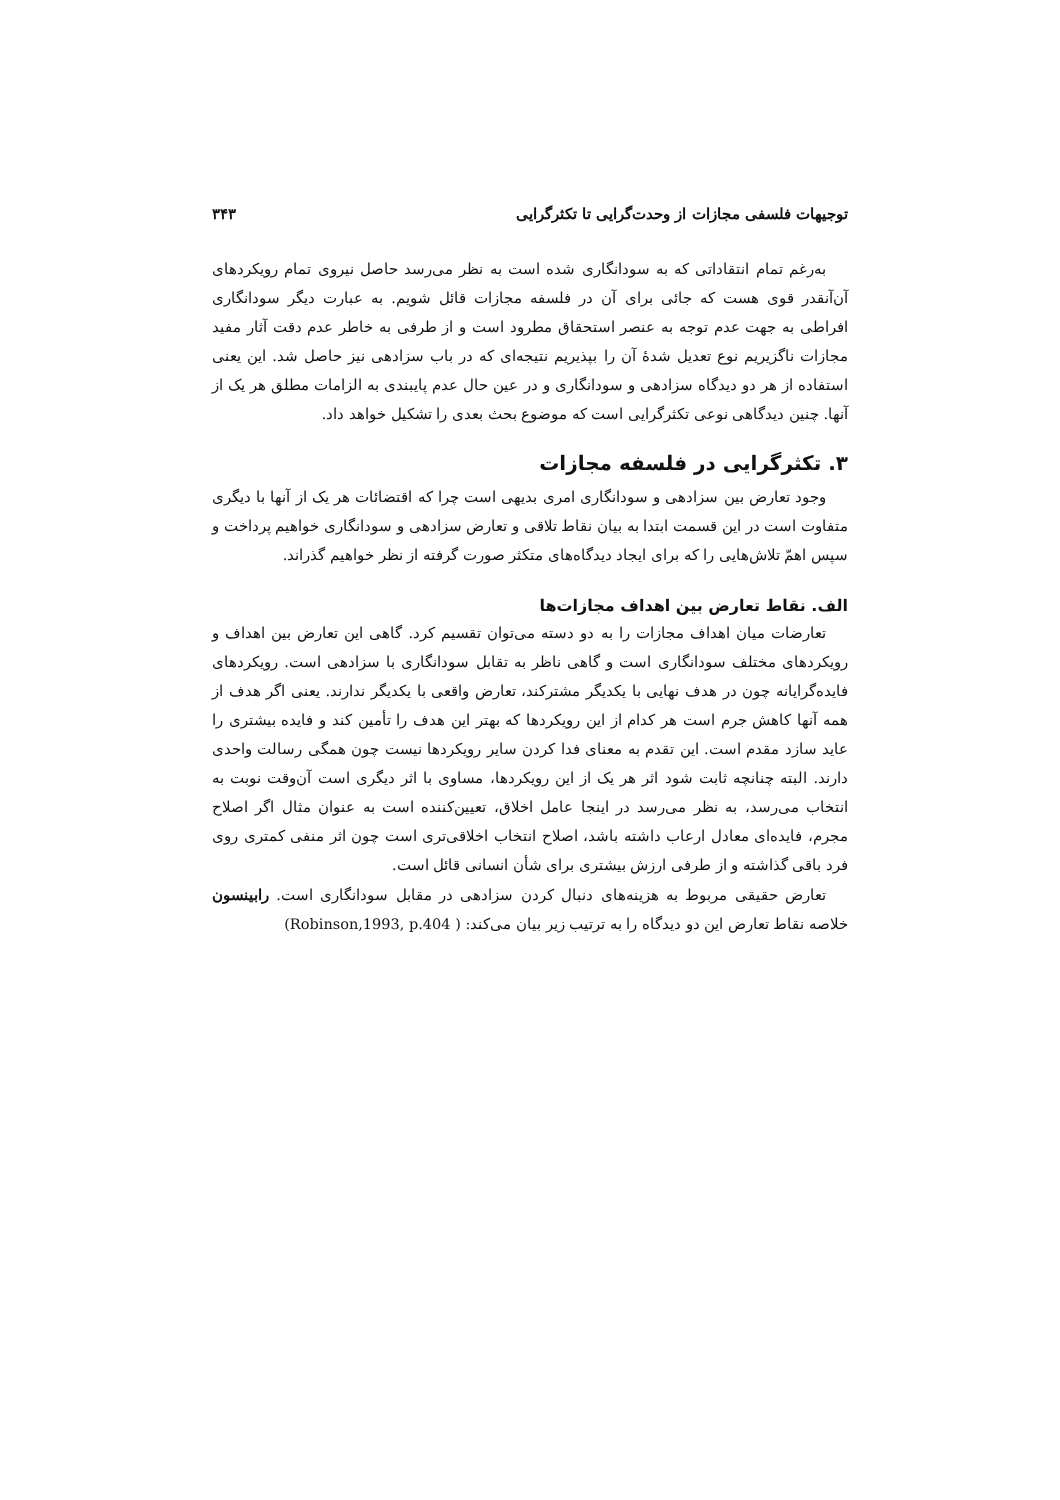توجیهات فلسفی مجازات از وحدت‌گرایی تا تکثرگرایی ۳۴۳
به‌رغم تمام انتقاداتی که به سودانگاری شده است به نظر می‌رسد حاصل نیروی تمام رویکردهای آن‌آنقدر قوی هست که جائی برای آن در فلسفه مجازات قائل شویم. به عبارت دیگر سودانگاری افراطی به جهت عدم توجه به عنصر استحقاق مطرود است و از طرفی به خاطر عدم دقت آثار مفید مجازات ناگزیریم نوع تعدیل شدهٔ آن را بپذیریم نتیجه‌ای که در باب سزادهی نیز حاصل شد. این یعنی استفاده از هر دو دیدگاه سزادهی و سودانگاری و در عین حال عدم پایبندی به الزامات مطلق هر یک از آنها. چنین دیدگاهی نوعی تکثرگرایی است که موضوع بحث بعدی را تشکیل خواهد داد.
۳. تکثرگرایی در فلسفه مجازات
وجود تعارض بین سزادهی و سودانگاری امری بدیهی است چرا که اقتضائات هر یک از آنها با دیگری متفاوت است در این قسمت ابتدا به بیان نقاط تلاقی و تعارض سزادهی و سودانگاری خواهیم پرداخت و سپس اهمّ تلاش‌هایی را که برای ایجاد دیدگاه‌های متکثر صورت گرفته از نظر خواهیم گذراند.
الف. نقاط تعارض بین اهداف مجازات‌ها
تعارضات میان اهداف مجازات را به دو دسته می‌توان تقسیم کرد. گاهی این تعارض بین اهداف و رویکردهای مختلف سودانگاری است و گاهی ناظر به تقابل سودانگاری با سزادهی است. رویکردهای فایده‌گرایانه چون در هدف نهایی با یکدیگر مشترکند، تعارض واقعی با یکدیگر ندارند. یعنی اگر هدف از همه آنها کاهش جرم است هر کدام از این رویکردها که بهتر این هدف را تأمین کند و فایده بیشتری را عاید سازد مقدم است. این تقدم به معنای فدا کردن سایر رویکردها نیست چون همگی رسالت واحدی دارند. البته چنانچه ثابت شود اثر هر یک از این رویکردها، مساوی با اثر دیگری است آن‌وقت نوبت به انتخاب می‌رسد، به نظر می‌رسد در اینجا عامل اخلاق، تعیین‌کننده است به عنوان مثال اگر اصلاح مجرم، فایده‌ای معادل ارعاب داشته باشد، اصلاح انتخاب اخلاقی‌تری است چون اثر منفی کمتری روی فرد باقی گذاشته و از طرفی ارزش بیشتری برای شأن انسانی قائل است.
تعارض حقیقی مربوط به هزینه‌های دنبال کردن سزادهی در مقابل سودانگاری است. رابینسون خلاصه نقاط تعارض این دو دیدگاه را به ترتیب زیر بیان می‌کند: ( Robinson,1993, p.404)